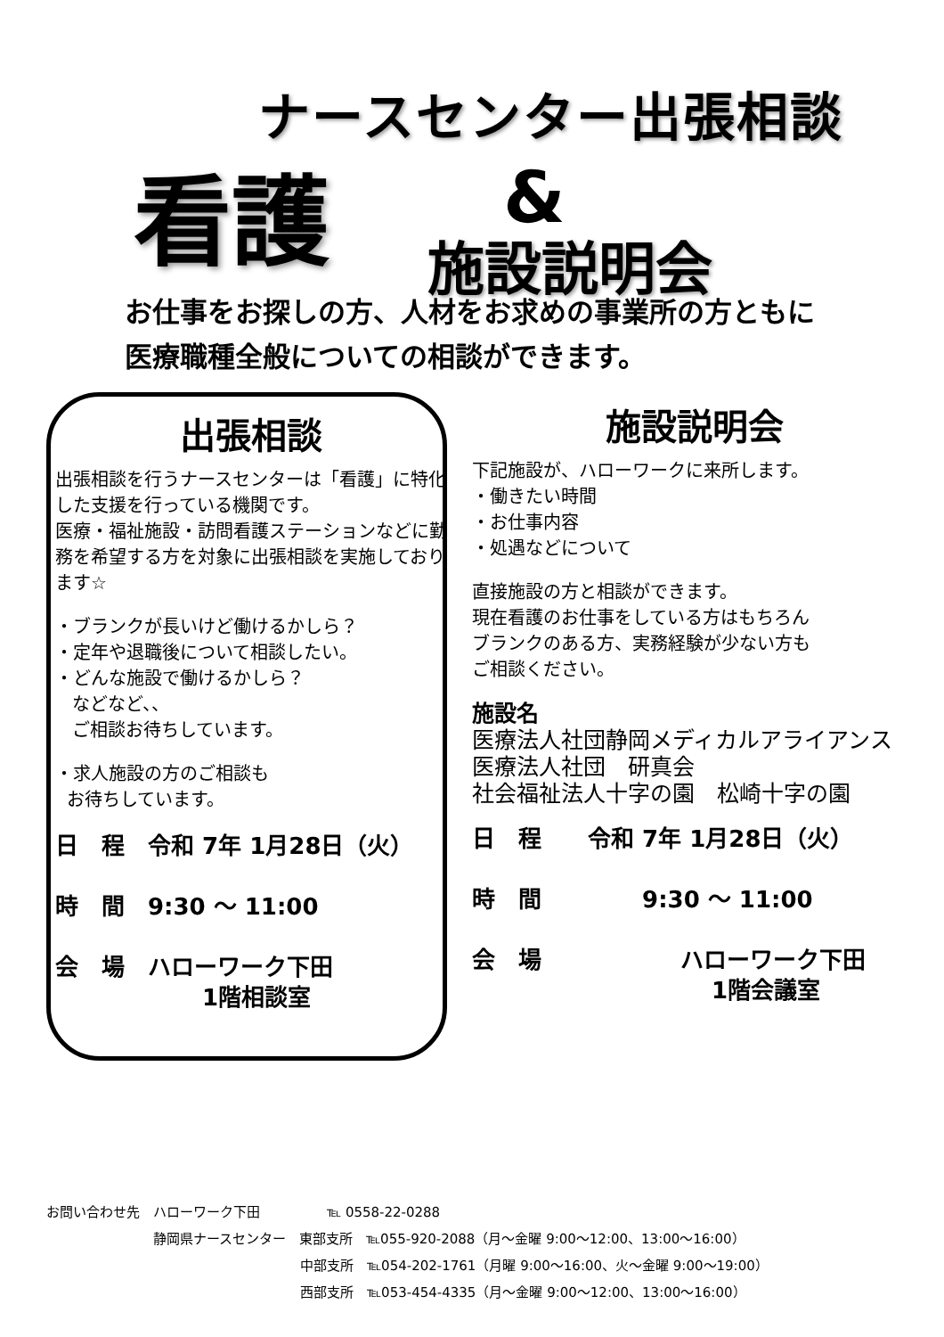ナースセンター出張相談
看護 &
施設説明会
お仕事をお探しの方、人材をお求めの事業所の方ともに
医療職種全般についての相談ができます。
出張相談
出張相談を行うナースセンターは「看護」に特化した支援を行っている機関です。
医療・福祉施設・訪問看護ステーションなどに勤務を希望する方を対象に出張相談を実施しております☆
・ブランクが長いけど働けるかしら？
・定年や退職後について相談したい。
・どんな施設で働けるかしら？
などなど、、
ご相談お待ちしています。
・求人施設の方のご相談も
お待ちしています。
日　程　令和 7年 1月28日（火）
時　間　9:30 ～ 11:00
会　場　ハローワーク下田
　　　　　　 1階相談室
施設説明会
下記施設が、ハローワークに来所します。
・働きたい時間
・お仕事内容
・処遇などについて
直接施設の方と相談ができます。
現在看護のお仕事をしている方はもちろん
ブランクのある方、実務経験が少ない方も
ご相談ください。
施設名
医療法人社団静岡メディカルアライアンス
医療法人社団　研真会
社会福祉法人十字の園　松崎十字の園
日　程　　令和 7年 1月28日（火）
時　間　　　　 9:30 ～ 11:00
会　場　　　　　　ハローワーク下田
　　　　　　　　　　 1階会議室
お問い合わせ先　ハローワーク下田　　　　　℡ 0558-22-0288
　　　　　　　　静岡県ナースセンター　東部支所　℡055-920-2088（月～金曜 9:00～12:00、13:00～16:00）
　　　　　　　　　　　　　　　　　　　中部支所　℡054-202-1761（月曜 9:00～16:00、火～金曜 9:00～19:00）
　　　　　　　　　　　　　　　　　　　西部支所　℡053-454-4335（月～金曜 9:00～12:00、13:00～16:00）